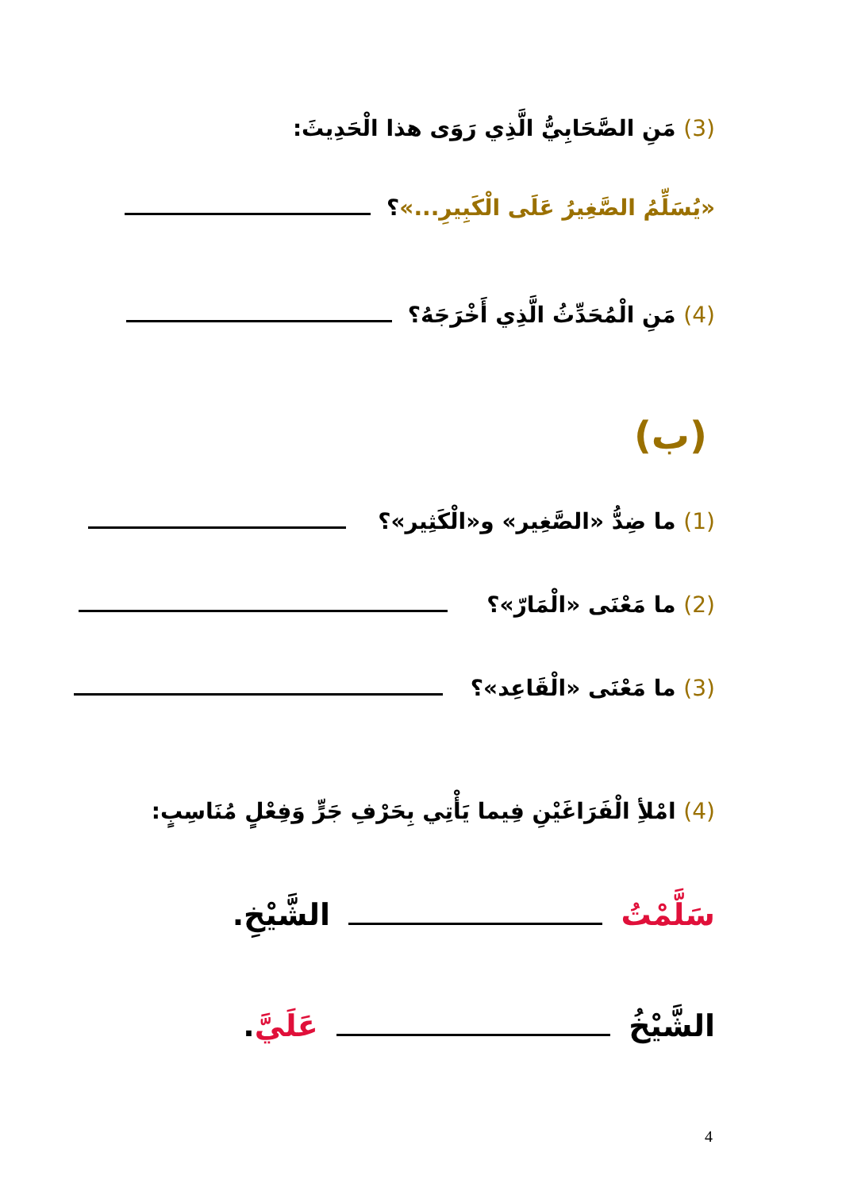(3) مَنِ الصَّحَابِيُّ الَّذِي رَوَى هذا الْحَدِيثَ:
«يُسَلِّمُ الصَّغِيرُ عَلَى الْكَبِيرِ...»؟
(4) مَنِ الْمُحَدِّثُ الَّذِي أَخْرَجَهُ؟
(ب)
(1) ما ضِدُّ «الصَّغِير» و«الْكَثِير»؟
(2) ما مَعْنَى «الْمَارّ»؟
(3) ما مَعْنَى «الْقَاعِد»؟
(4) امْلأِ الْفَرَاغَيْنِ فِيما يَأْتِي بِحَرْفِ جَرٍّ وَفِعْلٍ مُنَاسِبٍ:
سَلَّمْتُ الشَّيْخِ.
الشَّيْخُ عَلَيَّ.
4